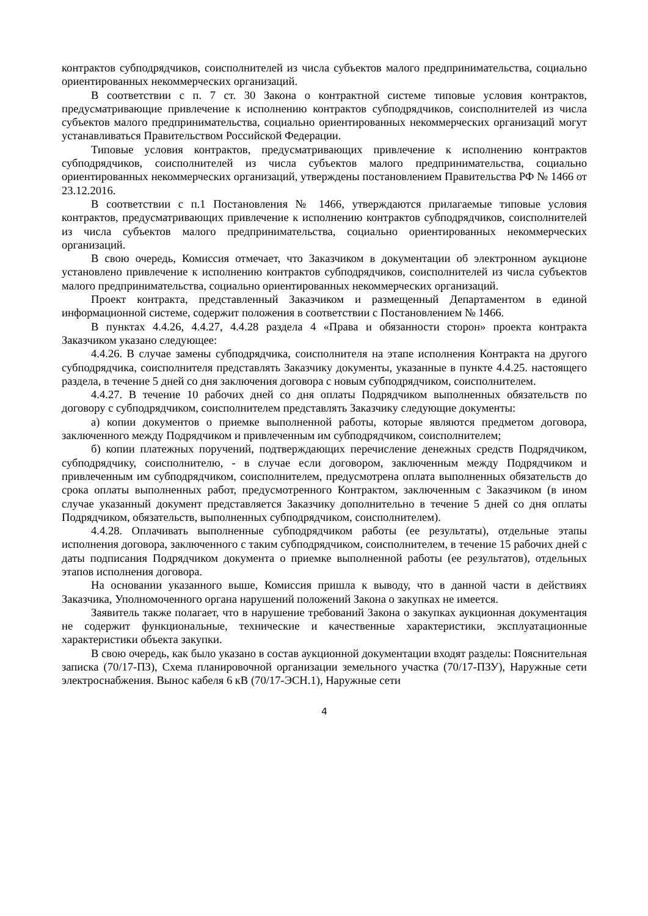контрактов субподрядчиков, соисполнителей из числа субъектов малого предпринимательства, социально ориентированных некоммерческих организаций.
В соответствии с п. 7 ст. 30 Закона о контрактной системе типовые условия контрактов, предусматривающие привлечение к исполнению контрактов субподрядчиков, соисполнителей из числа субъектов малого предпринимательства, социально ориентированных некоммерческих организаций могут устанавливаться Правительством Российской Федерации.
Типовые условия контрактов, предусматривающих привлечение к исполнению контрактов субподрядчиков, соисполнителей из числа субъектов малого предпринимательства, социально ориентированных некоммерческих организаций, утверждены постановлением Правительства РФ № 1466 от 23.12.2016.
В соответствии с п.1 Постановления № 1466, утверждаются прилагаемые типовые условия контрактов, предусматривающих привлечение к исполнению контрактов субподрядчиков, соисполнителей из числа субъектов малого предпринимательства, социально ориентированных некоммерческих организаций.
В свою очередь, Комиссия отмечает, что Заказчиком в документации об электронном аукционе установлено привлечение к исполнению контрактов субподрядчиков, соисполнителей из числа субъектов малого предпринимательства, социально ориентированных некоммерческих организаций.
Проект контракта, представленный Заказчиком и размещенный Департаментом в единой информационной системе, содержит положения в соответствии с Постановлением № 1466.
В пунктах 4.4.26, 4.4.27, 4.4.28 раздела 4 «Права и обязанности сторон» проекта контракта Заказчиком указано следующее:
4.4.26. В случае замены субподрядчика, соисполнителя на этапе исполнения Контракта на другого субподрядчика, соисполнителя представлять Заказчику документы, указанные в пункте 4.4.25. настоящего раздела, в течение 5 дней со дня заключения договора с новым субподрядчиком, соисполнителем.
4.4.27. В течение 10 рабочих дней со дня оплаты Подрядчиком выполненных обязательств по договору с субподрядчиком, соисполнителем представлять Заказчику следующие документы:
а) копии документов о приемке выполненной работы, которые являются предметом договора, заключенного между Подрядчиком и привлеченным им субподрядчиком, соисполнителем;
б) копии платежных поручений, подтверждающих перечисление денежных средств Подрядчиком, субподрядчику, соисполнителю, - в случае если договором, заключенным между Подрядчиком и привлеченным им субподрядчиком, соисполнителем, предусмотрена оплата выполненных обязательств до срока оплаты выполненных работ, предусмотренного Контрактом, заключенным с Заказчиком (в ином случае указанный документ представляется Заказчику дополнительно в течение 5 дней со дня оплаты Подрядчиком, обязательств, выполненных субподрядчиком, соисполнителем).
4.4.28. Оплачивать выполненные субподрядчиком работы (ее результаты), отдельные этапы исполнения договора, заключенного с таким субподрядчиком, соисполнителем, в течение 15 рабочих дней с даты подписания Подрядчиком документа о приемке выполненной работы (ее результатов), отдельных этапов исполнения договора.
На основании указанного выше, Комиссия пришла к выводу, что в данной части в действиях Заказчика, Уполномоченного органа нарушений положений Закона о закупках не имеется.
Заявитель также полагает, что в нарушение требований Закона о закупках аукционная документация не содержит функциональные, технические и качественные характеристики, эксплуатационные характеристики объекта закупки.
В свою очередь, как было указано в состав аукционной документации входят разделы: Пояснительная записка (70/17-ПЗ), Схема планировочной организации земельного участка (70/17-ПЗУ), Наружные сети электроснабжения. Вынос кабеля 6 кВ (70/17-ЭСН.1), Наружные сети
4